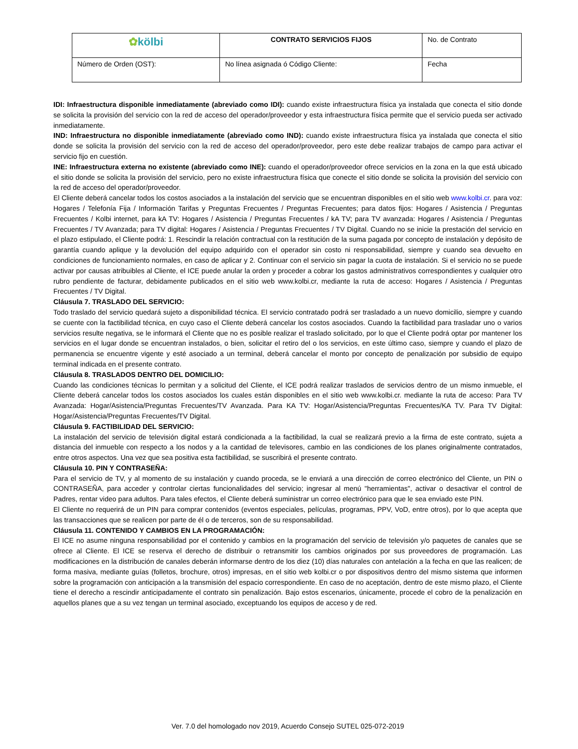| ✿ kölbi | CONTRATO SERVICIOS FIJOS | No. de Contrato |
| Número de Orden (OST): | No línea asignada ó Código Cliente: | Fecha |
IDI: Infraestructura disponible inmediatamente (abreviado como IDI): cuando existe infraestructura física ya instalada que conecta el sitio donde se solicita la provisión del servicio con la red de acceso del operador/proveedor y esta infraestructura física permite que el servicio pueda ser activado inmediatamente.
IND: Infraestructura no disponible inmediatamente (abreviado como IND): cuando existe infraestructura física ya instalada que conecta el sitio donde se solicita la provisión del servicio con la red de acceso del operador/proveedor, pero este debe realizar trabajos de campo para activar el servicio fijo en cuestión.
INE: Infraestructura externa no existente (abreviado como INE): cuando el operador/proveedor ofrece servicios en la zona en la que está ubicado el sitio donde se solicita la provisión del servicio, pero no existe infraestructura física que conecte el sitio donde se solicita la provisión del servicio con la red de acceso del operador/proveedor.
El Cliente deberá cancelar todos los costos asociados a la instalación del servicio que se encuentran disponibles en el sitio web www.kolbi.cr. para voz: Hogares / Telefonía Fija / Información Tarifas y Preguntas Frecuentes / Preguntas Frecuentes; para datos fijos: Hogares / Asistencia / Preguntas Frecuentes / Kolbi internet, para kA TV: Hogares / Asistencia / Preguntas Frecuentes / kA TV; para TV avanzada: Hogares / Asistencia / Preguntas Frecuentes / TV Avanzada; para TV digital: Hogares / Asistencia / Preguntas Frecuentes / TV Digital. Cuando no se inicie la prestación del servicio en el plazo estipulado, el Cliente podrá: 1. Rescindir la relación contractual con la restitución de la suma pagada por concepto de instalación y depósito de garantía cuando aplique y la devolución del equipo adquirido con el operador sin costo ni responsabilidad, siempre y cuando sea devuelto en condiciones de funcionamiento normales, en caso de aplicar y 2. Continuar con el servicio sin pagar la cuota de instalación. Si el servicio no se puede activar por causas atribuibles al Cliente, el ICE puede anular la orden y proceder a cobrar los gastos administrativos correspondientes y cualquier otro rubro pendiente de facturar, debidamente publicados en el sitio web www.kolbi.cr, mediante la ruta de acceso: Hogares / Asistencia / Preguntas Frecuentes / TV Digital.
Cláusula 7. TRASLADO DEL SERVICIO:
Todo traslado del servicio quedará sujeto a disponibilidad técnica. El servicio contratado podrá ser trasladado a un nuevo domicilio, siempre y cuando se cuente con la factibilidad técnica, en cuyo caso el Cliente deberá cancelar los costos asociados. Cuando la factibilidad para trasladar uno o varios servicios resulte negativa, se le informará el Cliente que no es posible realizar el traslado solicitado, por lo que el Cliente podrá optar por mantener los servicios en el lugar donde se encuentran instalados, o bien, solicitar el retiro del o los servicios, en este último caso, siempre y cuando el plazo de permanencia se encuentre vigente y esté asociado a un terminal, deberá cancelar el monto por concepto de penalización por subsidio de equipo terminal indicada en el presente contrato.
Cláusula 8. TRASLADOS DENTRO DEL DOMICILIO:
Cuando las condiciones técnicas lo permitan y a solicitud del Cliente, el ICE podrá realizar traslados de servicios dentro de un mismo inmueble, el Cliente deberá cancelar todos los costos asociados los cuales están disponibles en el sitio web www.kolbi.cr. mediante la ruta de acceso: Para TV Avanzada: Hogar/Asistencia/Preguntas Frecuentes/TV Avanzada. Para KA TV: Hogar/Asistencia/Preguntas Frecuentes/KA TV. Para TV Digital: Hogar/Asistencia/Preguntas Frecuentes/TV Digital.
Cláusula 9. FACTIBILIDAD DEL SERVICIO:
La instalación del servicio de televisión digital estará condicionada a la factibilidad, la cual se realizará previo a la firma de este contrato, sujeta a distancia del inmueble con respecto a los nodos y a la cantidad de televisores, cambio en las condiciones de los planes originalmente contratados, entre otros aspectos. Una vez que sea positiva esta factibilidad, se suscribirá el presente contrato.
Cláusula 10. PIN Y CONTRASEÑA:
Para el servicio de TV, y al momento de su instalación y cuando proceda, se le enviará a una dirección de correo electrónico del Cliente, un PIN o CONTRASEÑA, para acceder y controlar ciertas funcionalidades del servicio; ingresar al menú "herramientas", activar o desactivar el control de Padres, rentar video para adultos. Para tales efectos, el Cliente deberá suministrar un correo electrónico para que le sea enviado este PIN.
El Cliente no requerirá de un PIN para comprar contenidos (eventos especiales, películas, programas, PPV, VoD, entre otros), por lo que acepta que las transacciones que se realicen por parte de él o de terceros, son de su responsabilidad.
Cláusula 11. CONTENIDO Y CAMBIOS EN LA PROGRAMACIÓN:
El ICE no asume ninguna responsabilidad por el contenido y cambios en la programación del servicio de televisión y/o paquetes de canales que se ofrece al Cliente. El ICE se reserva el derecho de distribuir o retransmitir los cambios originados por sus proveedores de programación. Las modificaciones en la distribución de canales deberán informarse dentro de los diez (10) días naturales con antelación a la fecha en que las realicen; de forma masiva, mediante guías (folletos, brochure, otros) impresas, en el sitio web kolbi.cr o por dispositivos dentro del mismo sistema que informen sobre la programación con anticipación a la transmisión del espacio correspondiente. En caso de no aceptación, dentro de este mismo plazo, el Cliente tiene el derecho a rescindir anticipadamente el contrato sin penalización. Bajo estos escenarios, únicamente, procede el cobro de la penalización en aquellos planes que a su vez tengan un terminal asociado, exceptuando los equipos de acceso y de red.
Ver. 7.0 del homologado nov 2019, Acuerdo Consejo SUTEL 025-072-2019